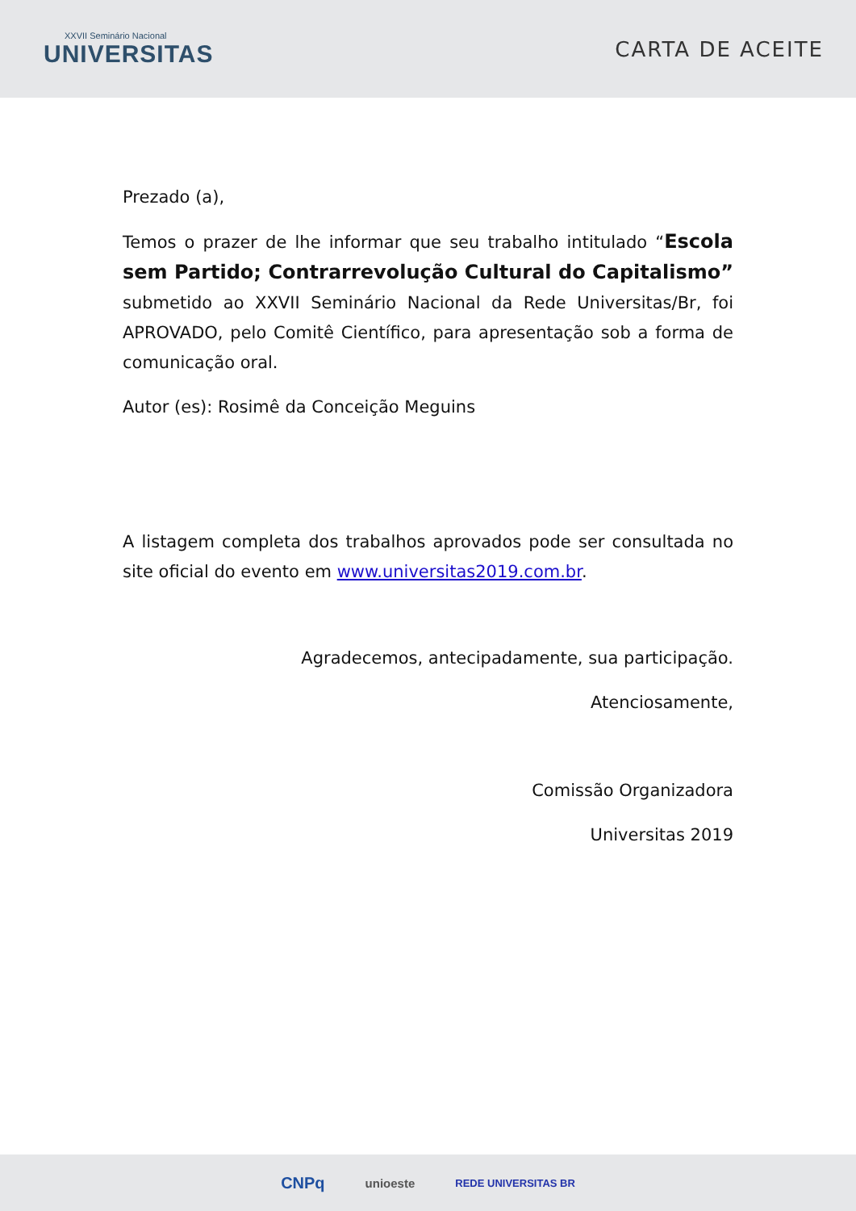XXVII Seminário Nacional
UNIVERSITAS
CARTA DE ACEITE
Prezado (a),
Temos o prazer de lhe informar que seu trabalho intitulado “Escola sem Partido; Contrarrevolução Cultural do Capitalismo” submetido ao XXVII Seminário Nacional da Rede Universitas/Br, foi APROVADO, pelo Comitê Científico, para apresentação sob a forma de comunicação oral.
Autor (es): Rosimê da Conceição Meguins
A listagem completa dos trabalhos aprovados pode ser consultada no site oficial do evento em www.universitas2019.com.br.
Agradecemos, antecipadamente, sua participação.
Atenciosamente,
Comissão Organizadora
Universitas 2019
CNPq unioeste REDE UNIVERSITAS BR